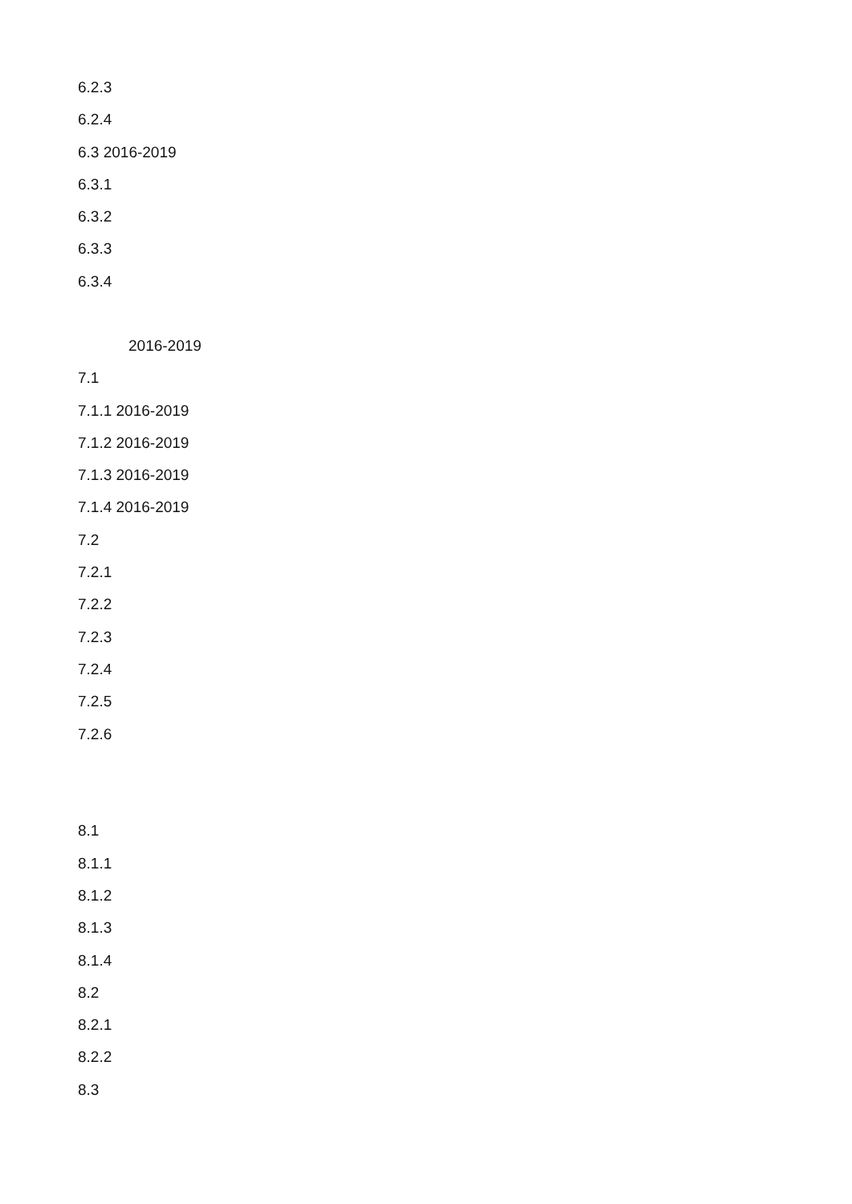6.2.3
6.2.4
6.3 2016-2019
6.3.1
6.3.2
6.3.3
6.3.4
2016-2019
7.1
7.1.1 2016-2019
7.1.2 2016-2019
7.1.3 2016-2019
7.1.4 2016-2019
7.2
7.2.1
7.2.2
7.2.3
7.2.4
7.2.5
7.2.6
8.1
8.1.1
8.1.2
8.1.3
8.1.4
8.2
8.2.1
8.2.2
8.3